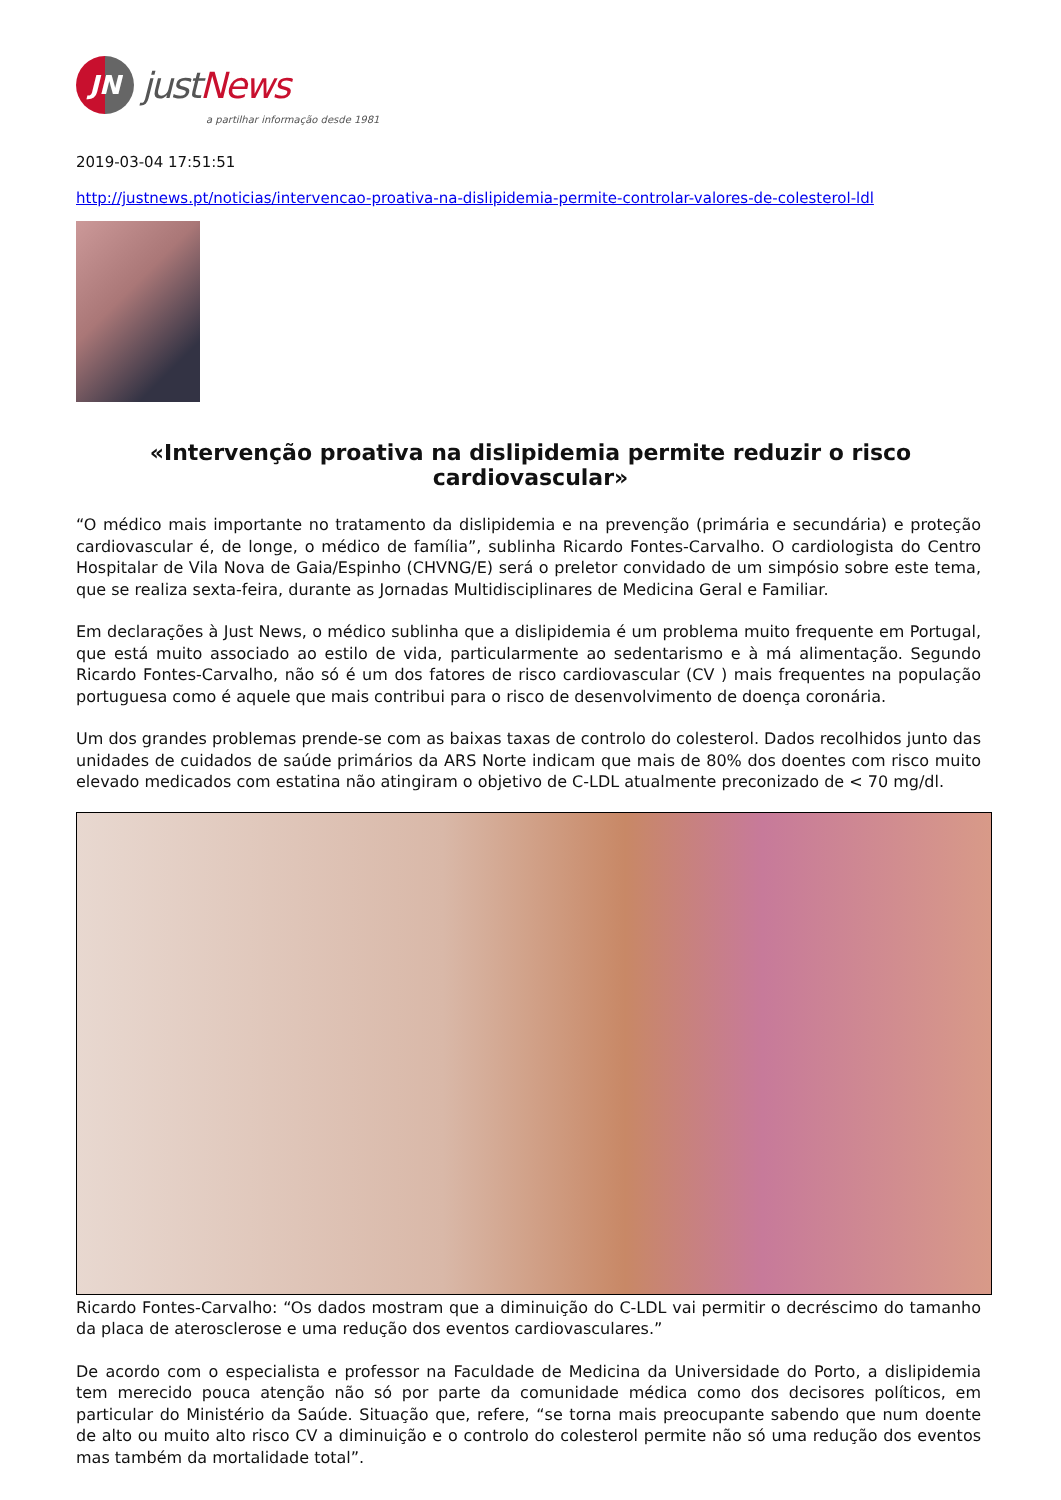JN
justNews
a partilhar informação desde 1981
2019-03-04 17:51:51
http://justnews.pt/noticias/intervencao-proativa-na-dislipidemia-permite-controlar-valores-de-colesterol-ldl
«Intervenção proativa na dislipidemia permite reduzir o risco cardiovascular»
“O médico mais importante no tratamento da dislipidemia e na prevenção (primária e secundária) e proteção cardiovascular é, de longe, o médico de família”, sublinha Ricardo Fontes-Carvalho. O cardiologista do Centro Hospitalar de Vila Nova de Gaia/Espinho (CHVNG/E) será o preletor convidado de um simpósio sobre este tema, que se realiza sexta-feira, durante as Jornadas Multidisciplinares de Medicina Geral e Familiar.
Em declarações à Just News, o médico sublinha que a dislipidemia é um problema muito frequente em Portugal, que está muito associado ao estilo de vida, particularmente ao sedentarismo e à má alimentação. Segundo Ricardo Fontes-Carvalho, não só é um dos fatores de risco cardiovascular (CV ) mais frequentes na população portuguesa como é aquele que mais contribui para o risco de desenvolvimento de doença coronária.
Um dos grandes problemas prende-se com as baixas taxas de controlo do colesterol. Dados recolhidos junto das unidades de cuidados de saúde primários da ARS Norte indicam que mais de 80% dos doentes com risco muito elevado medicados com estatina não atingiram o objetivo de C-LDL atualmente preconizado de < 70 mg/dl.
Ricardo Fontes-Carvalho: “Os dados mostram que a diminuição do C-LDL vai permitir o decréscimo do tamanho da placa de aterosclerose e uma redução dos eventos cardiovasculares.”
De acordo com o especialista e professor na Faculdade de Medicina da Universidade do Porto, a dislipidemia tem merecido pouca atenção não só por parte da comunidade médica como dos decisores políticos, em particular do Ministério da Saúde. Situação que, refere, “se torna mais preocupante sabendo que num doente de alto ou muito alto risco CV a diminuição e o controlo do colesterol permite não só uma redução dos eventos mas também da mortalidade total”.